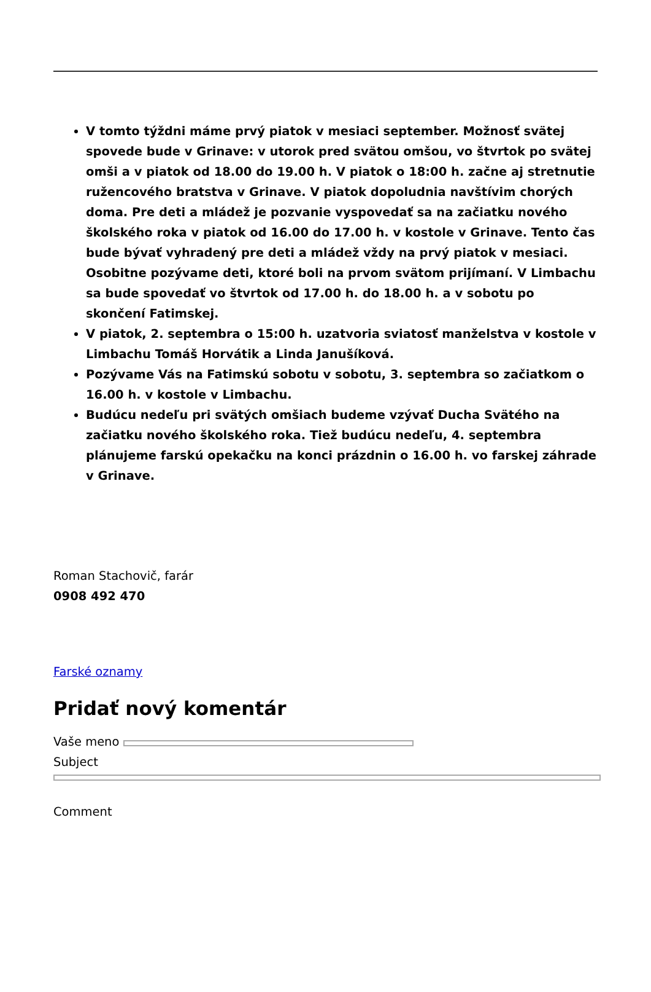V tomto týždni máme prvý piatok v mesiaci september. Možnosť svätej spovede bude v Grinave: v utorok pred svätou omšou, vo štvrtok po svätej omši a v piatok od 18.00 do 19.00 h. V piatok o 18:00 h. začne aj stretnutie ružencového bratstva v Grinave. V piatok dopoludnia navštívim chorých doma. Pre deti a mládež je pozvanie vyspovedať sa na začiatku nového školského roka v piatok od 16.00 do 17.00 h. v kostole v Grinave. Tento čas bude bývať vyhradený pre deti a mládež vždy na prvý piatok v mesiaci. Osobitne pozývame deti, ktoré boli na prvom svätom prijímaní. V Limbachu sa bude spovedať vo štvrtok od 17.00 h. do 18.00 h. a v sobotu po skončení Fatimskej.
V piatok, 2. septembra o 15:00 h. uzatvoria sviatosť manželstva v kostole v Limbachu Tomáš Horvátik a Linda Janušíková.
Pozývame Vás na Fatimskú sobotu v sobotu, 3. septembra so začiatkom o 16.00 h. v kostole v Limbachu.
Budúcu nedeľu pri svätých omšiach budeme vzývať Ducha Svätého na začiatku nového školského roka. Tiež budúcu nedeľu, 4. septembra plánujeme farskú opekačku na konci prázdnin o 16.00 h. vo farskej záhrade v Grinave.
Roman Stachovič, farár
0908 492 470
Farské oznamy
Pridať nový komentár
Vaše meno
Subject
Comment